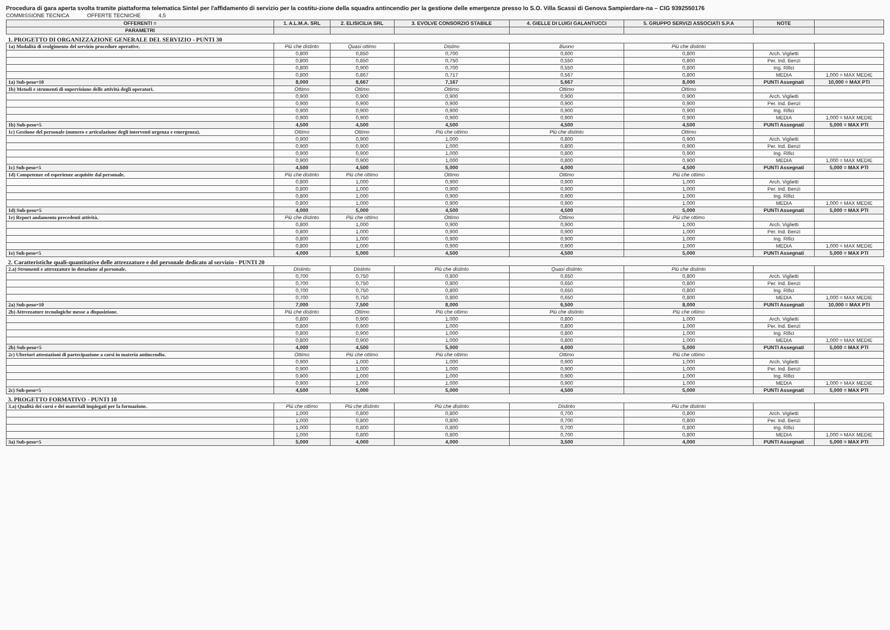Procedura di gara aperta svolta tramite piattaforma telematica Sintel per l'affidamento di servizio per la costitu-zione della squadra antincendio per la gestione delle emergenze presso lo S.O. Villa Scassi di Genova Sampierdare-na – CIG 9392550176
COMMISSIONE TECNICA OFFERTE TECNICHE 4,5
| OFFERENTI = | 1. A.L.M.A. SRL | 2. ELISICILIA SRL | 3. EVOLVE CONSORZIO STABILE | 4. GIELLE DI LUIGI GALANTUCCI | 5. GRUPPO SERVIZI ASSOCIATI S.P.A | NOTE | |
| --- | --- | --- | --- | --- | --- | --- | --- |
| PARAMETRI | | | | | | | |
| 1. PROGETTO DI ORGANIZZAZIONE GENERALE DEL SERVIZIO - PUNTI 30 | | | | | | | |
| 1a) Modalità di svolgimento del servizio procedure operative. | Più che distinto | Quasi ottimo | Distino | Buono | Più che distinto | | |
| | 0,800 | 0,850 | 0,700 | 0,600 | 0,800 | Arch. Viglietti | |
| | 0,800 | 0,850 | 0,750 | 0,550 | 0,800 | Per. Ind. Benzi | |
| | 0,800 | 0,900 | 0,700 | 0,550 | 0,800 | Ing. Rifici | |
| | 0,800 | 0,867 | 0,717 | 0,567 | 0,800 | MEDIA | 1,000 = MAX MEDIE |
| 1a) Sub-peso=10 | 8,000 | 8,667 | 7,167 | 5,667 | 8,000 | PUNTI Assegnati | 10,000 = MAX PTI |
| 1b) Metodi e strumenti di supervisione delle attività degli operatori. | Ottimo | Ottimo | Ottimo | Ottimo | Ottimo | | |
| | 0,900 | 0,900 | 0,900 | 0,900 | 0,900 | Arch. Viglietti | |
| | 0,900 | 0,900 | 0,900 | 0,900 | 0,900 | Per. Ind. Benzi | |
| | 0,900 | 0,900 | 0,900 | 0,900 | 0,900 | Ing. Rifici | |
| | 0,900 | 0,900 | 0,900 | 0,900 | 0,900 | MEDIA | 1,000 = MAX MEDIE |
| 1b) Sub-peso=5 | 4,500 | 4,500 | 4,500 | 4,500 | 4,500 | PUNTI Assegnati | 5,000 = MAX PTI |
| 1c) Gestione del personale (numero e articolazione degli interventi urgenza e emergenza). | Ottimo | Ottimo | Più che ottimo | Più che distinto | Ottimo | | |
| | 0,900 | 0,900 | 1,000 | 0,800 | 0,900 | Arch. Viglietti | |
| | 0,900 | 0,900 | 1,000 | 0,800 | 0,900 | Per. Ind. Benzi | |
| | 0,900 | 0,900 | 1,000 | 0,800 | 0,900 | Ing. Rifici | |
| | 0,900 | 0,900 | 1,000 | 0,800 | 0,900 | MEDIA | 1,000 = MAX MEDIE |
| 1c) Sub-peso=5 | 4,500 | 4,500 | 5,000 | 4,000 | 4,500 | PUNTI Assegnati | 5,000 = MAX PTI |
| 1d) Competenze ed esperienze acquisite dal personale. | Più che distinto | Più che ottimo | Ottimo | Ottimo | Più che ottimo | | |
| | 0,800 | 1,000 | 0,900 | 0,900 | 1,000 | Arch. Viglietti | |
| | 0,800 | 1,000 | 0,900 | 0,900 | 1,000 | Per. Ind. Benzi | |
| | 0,800 | 1,000 | 0,900 | 0,900 | 1,000 | Ing. Rifici | |
| | 0,800 | 1,000 | 0,900 | 0,900 | 1,000 | MEDIA | 1,000 = MAX MEDIE |
| 1d) Sub-peso=5 | 4,000 | 5,000 | 4,500 | 4,500 | 5,000 | PUNTI Assegnati | 5,000 = MAX PTI |
| 1e) Report andamento precedenti attività. | Più che distinto | Più che ottimo | Ottimo | Ottimo | Più che ottimo | | |
| | 0,800 | 1,000 | 0,900 | 0,900 | 1,000 | Arch. Viglietti | |
| | 0,800 | 1,000 | 0,900 | 0,900 | 1,000 | Per. Ind. Benzi | |
| | 0,800 | 1,000 | 0,900 | 0,900 | 1,000 | Ing. Rifici | |
| | 0,800 | 1,000 | 0,900 | 0,900 | 1,000 | MEDIA | 1,000 = MAX MEDIE |
| 1e) Sub-peso=5 | 4,000 | 5,000 | 4,500 | 4,500 | 5,000 | PUNTI Assegnati | 5,000 = MAX PTI |
| 2. Caratteristiche quali-quantitative delle attrezzature e del personale dedicato al servizio - PUNTI 20 | | | | | | | |
| 2.a) Strumenti e attrezzature in dotazione al personale. | Distinto | Distinto | Più che distinto | Quasi distinto | Più che distinto | | |
| | 0,700 | 0,750 | 0,800 | 0,650 | 0,800 | Arch. Viglietti | |
| | 0,700 | 0,750 | 0,800 | 0,650 | 0,800 | Per. Ind. Benzi | |
| | 0,700 | 0,750 | 0,800 | 0,650 | 0,800 | Ing. Rifici | |
| | 0,700 | 0,750 | 0,800 | 0,650 | 0,800 | MEDIA | 1,000 = MAX MEDIE |
| 2a) Sub-peso=10 | 7,000 | 7,500 | 8,000 | 6,500 | 8,000 | PUNTI Assegnati | 10,000 = MAX PTI |
| 2b) Attrezzature tecnologiche messe a disposizione. | Più che distinto | Ottimo | Più che ottimo | Più che distinto | Più che ottimo | | |
| | 0,800 | 0,900 | 1,000 | 0,800 | 1,000 | Arch. Viglietti | |
| | 0,800 | 0,900 | 1,000 | 0,800 | 1,000 | Per. Ind. Benzi | |
| | 0,800 | 0,900 | 1,000 | 0,800 | 1,000 | Ing. Rifici | |
| | 0,800 | 0,900 | 1,000 | 0,800 | 1,000 | MEDIA | 1,000 = MAX MEDIE |
| 2b) Sub-peso=5 | 4,000 | 4,500 | 5,000 | 4,000 | 5,000 | PUNTI Assegnati | 5,000 = MAX PTI |
| 2c) Ulteriori attestazioni di partecipazione a corsi in materia antincendio. | Ottimo | Più che ottimo | Più che ottimo | Ottimo | Più che ottimo | | |
| | 0,900 | 1,000 | 1,000 | 0,900 | 1,000 | Arch. Viglietti | |
| | 0,900 | 1,000 | 1,000 | 0,900 | 1,000 | Per. Ind. Benzi | |
| | 0,900 | 1,000 | 1,000 | 0,900 | 1,000 | Ing. Rifici | |
| | 0,900 | 1,000 | 1,000 | 0,900 | 1,000 | MEDIA | 1,000 = MAX MEDIE |
| 2c) Sub-peso=5 | 4,500 | 5,000 | 5,000 | 4,500 | 5,000 | PUNTI Assegnati | 5,000 = MAX PTI |
| 3. PROGETTO FORMATIVO - PUNTI 10 | | | | | | | |
| 3.a) Qualità dei corsi e dei materiali impiegati per la formazione. | Più che ottimo | Più che distinto | Più che distinto | Distinto | Più che distinto | | |
| | 1,000 | 0,800 | 0,800 | 0,700 | 0,800 | Arch. Viglietti | |
| | 1,000 | 0,800 | 0,800 | 0,700 | 0,800 | Per. Ind. Benzi | |
| | 1,000 | 0,800 | 0,800 | 0,700 | 0,800 | Ing. Rifici | |
| | 1,000 | 0,800 | 0,800 | 0,700 | 0,800 | MEDIA | 1,000 = MAX MEDIE |
| 3a) Sub-peso=5 | 5,000 | 4,000 | 4,000 | 3,500 | 4,000 | PUNTI Assegnati | 5,000 = MAX PTI |